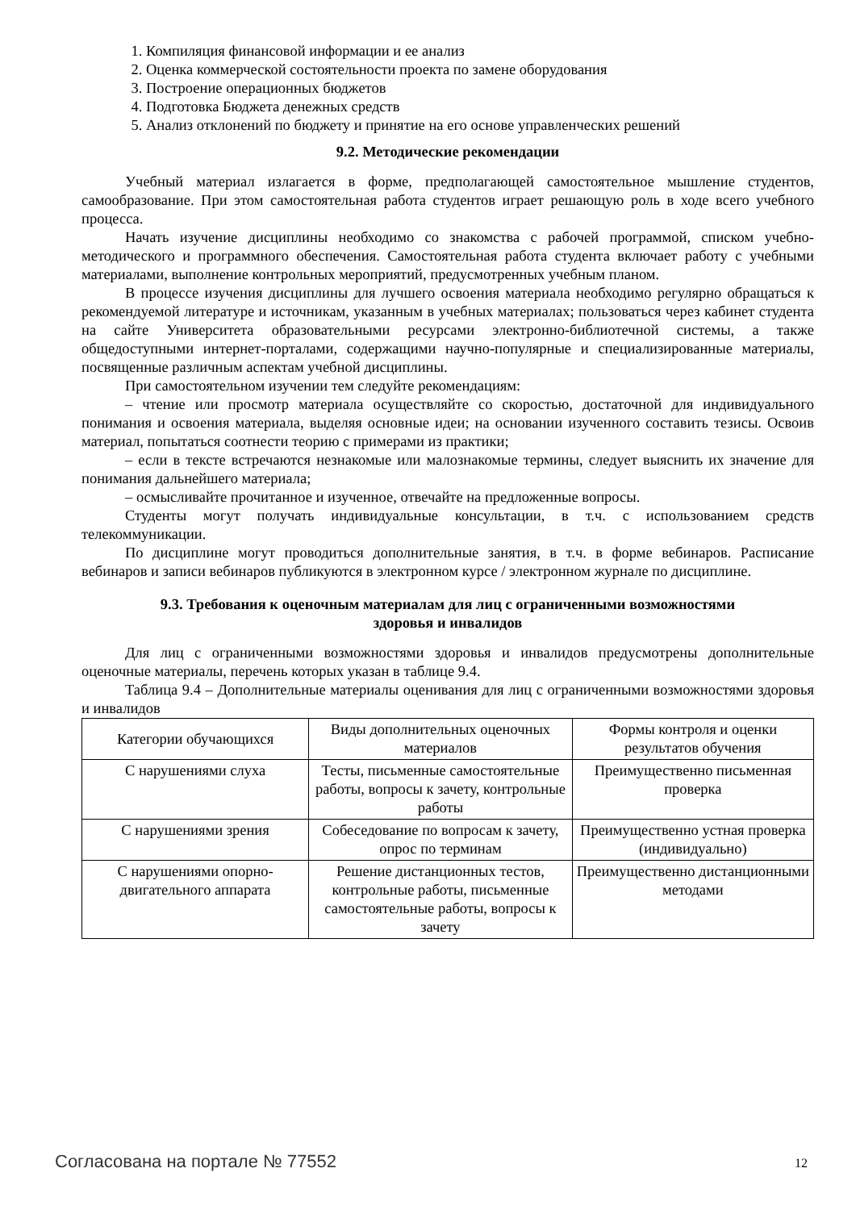1. Компиляция финансовой информации и ее анализ
2. Оценка коммерческой состоятельности проекта по замене оборудования
3. Построение операционных бюджетов
4. Подготовка Бюджета денежных средств
5. Анализ отклонений по бюджету и принятие на его основе управленческих решений
9.2. Методические рекомендации
Учебный материал излагается в форме, предполагающей самостоятельное мышление студентов, самообразование. При этом самостоятельная работа студентов играет решающую роль в ходе всего учебного процесса.
Начать изучение дисциплины необходимо со знакомства с рабочей программой, списком учебно-методического и программного обеспечения. Самостоятельная работа студента включает работу с учебными материалами, выполнение контрольных мероприятий, предусмотренных учебным планом.
В процессе изучения дисциплины для лучшего освоения материала необходимо регулярно обращаться к рекомендуемой литературе и источникам, указанным в учебных материалах; пользоваться через кабинет студента на сайте Университета образовательными ресурсами электронно-библиотечной системы, а также общедоступными интернет-порталами, содержащими научно-популярные и специализированные материалы, посвященные различным аспектам учебной дисциплины.
При самостоятельном изучении тем следуйте рекомендациям:
– чтение или просмотр материала осуществляйте со скоростью, достаточной для индивидуального понимания и освоения материала, выделяя основные идеи; на основании изученного составить тезисы. Освоив материал, попытаться соотнести теорию с примерами из практики;
– если в тексте встречаются незнакомые или малознакомые термины, следует выяснить их значение для понимания дальнейшего материала;
– осмысливайте прочитанное и изученное, отвечайте на предложенные вопросы.
Студенты могут получать индивидуальные консультации, в т.ч. с использованием средств телекоммуникации.
По дисциплине могут проводиться дополнительные занятия, в т.ч. в форме вебинаров. Расписание вебинаров и записи вебинаров публикуются в электронном курсе / электронном журнале по дисциплине.
9.3. Требования к оценочным материалам для лиц с ограниченными возможностями
здоровья и инвалидов
Для лиц с ограниченными возможностями здоровья и инвалидов предусмотрены дополнительные оценочные материалы, перечень которых указан в таблице 9.4.
Таблица 9.4 – Дополнительные материалы оценивания для лиц с ограниченными возможностями здоровья и инвалидов
| Категории обучающихся | Виды дополнительных оценочных материалов | Формы контроля и оценки результатов обучения |
| С нарушениями слуха | Тесты, письменные самостоятельные работы, вопросы к зачету, контрольные работы | Преимущественно письменная проверка |
| С нарушениями зрения | Собеседование по вопросам к зачету, опрос по терминам | Преимущественно устная проверка (индивидуально) |
| С нарушениями опорно-двигательного аппарата | Решение дистанционных тестов, контрольные работы, письменные самостоятельные работы, вопросы к зачету | Преимущественно дистанционными методами |
Согласована на портале № 77552 12